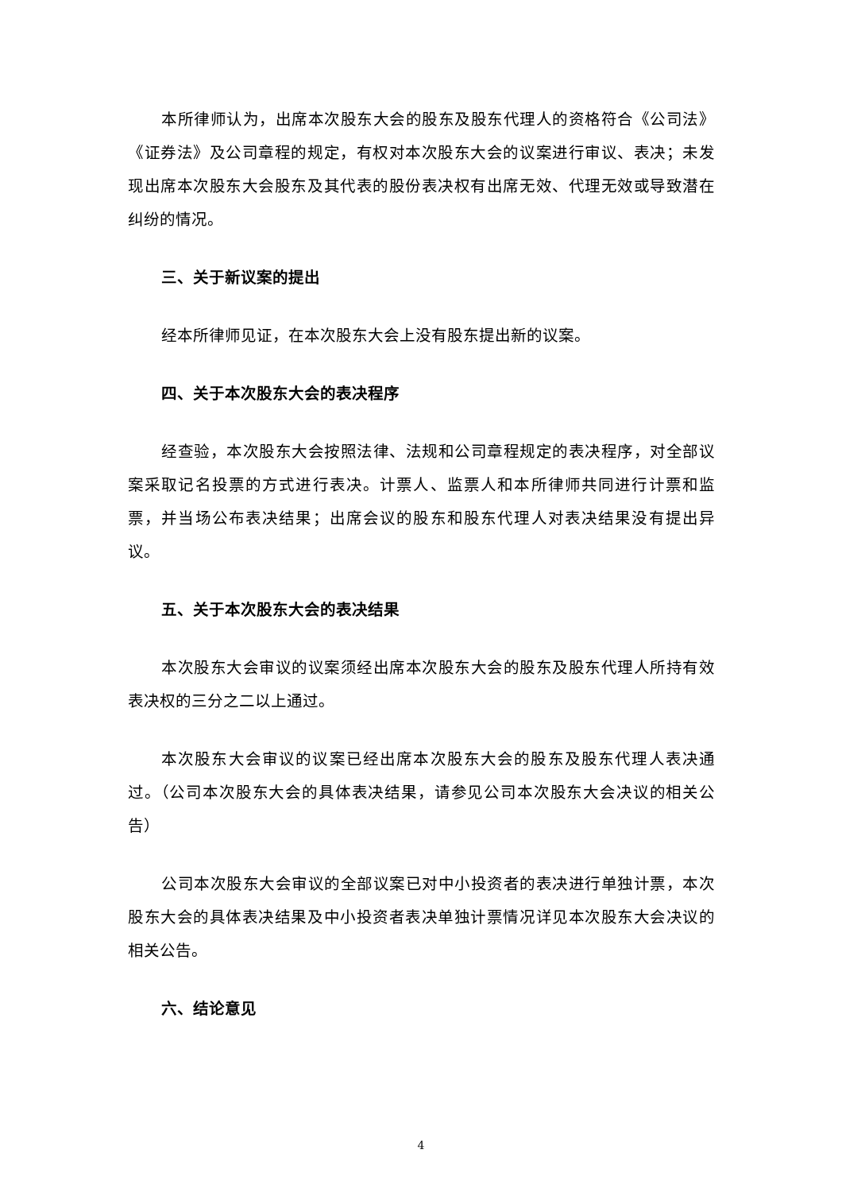本所律师认为，出席本次股东大会的股东及股东代理人的资格符合《公司法》《证券法》及公司章程的规定，有权对本次股东大会的议案进行审议、表决；未发现出席本次股东大会股东及其代表的股份表决权有出席无效、代理无效或导致潜在纠纷的情况。
三、关于新议案的提出
经本所律师见证，在本次股东大会上没有股东提出新的议案。
四、关于本次股东大会的表决程序
经查验，本次股东大会按照法律、法规和公司章程规定的表决程序，对全部议案采取记名投票的方式进行表决。计票人、监票人和本所律师共同进行计票和监票，并当场公布表决结果；出席会议的股东和股东代理人对表决结果没有提出异议。
五、关于本次股东大会的表决结果
本次股东大会审议的议案须经出席本次股东大会的股东及股东代理人所持有效表决权的三分之二以上通过。
本次股东大会审议的议案已经出席本次股东大会的股东及股东代理人表决通过。（公司本次股东大会的具体表决结果，请参见公司本次股东大会决议的相关公告）
公司本次股东大会审议的全部议案已对中小投资者的表决进行单独计票，本次股东大会的具体表决结果及中小投资者表决单独计票情况详见本次股东大会决议的相关公告。
六、结论意见
4